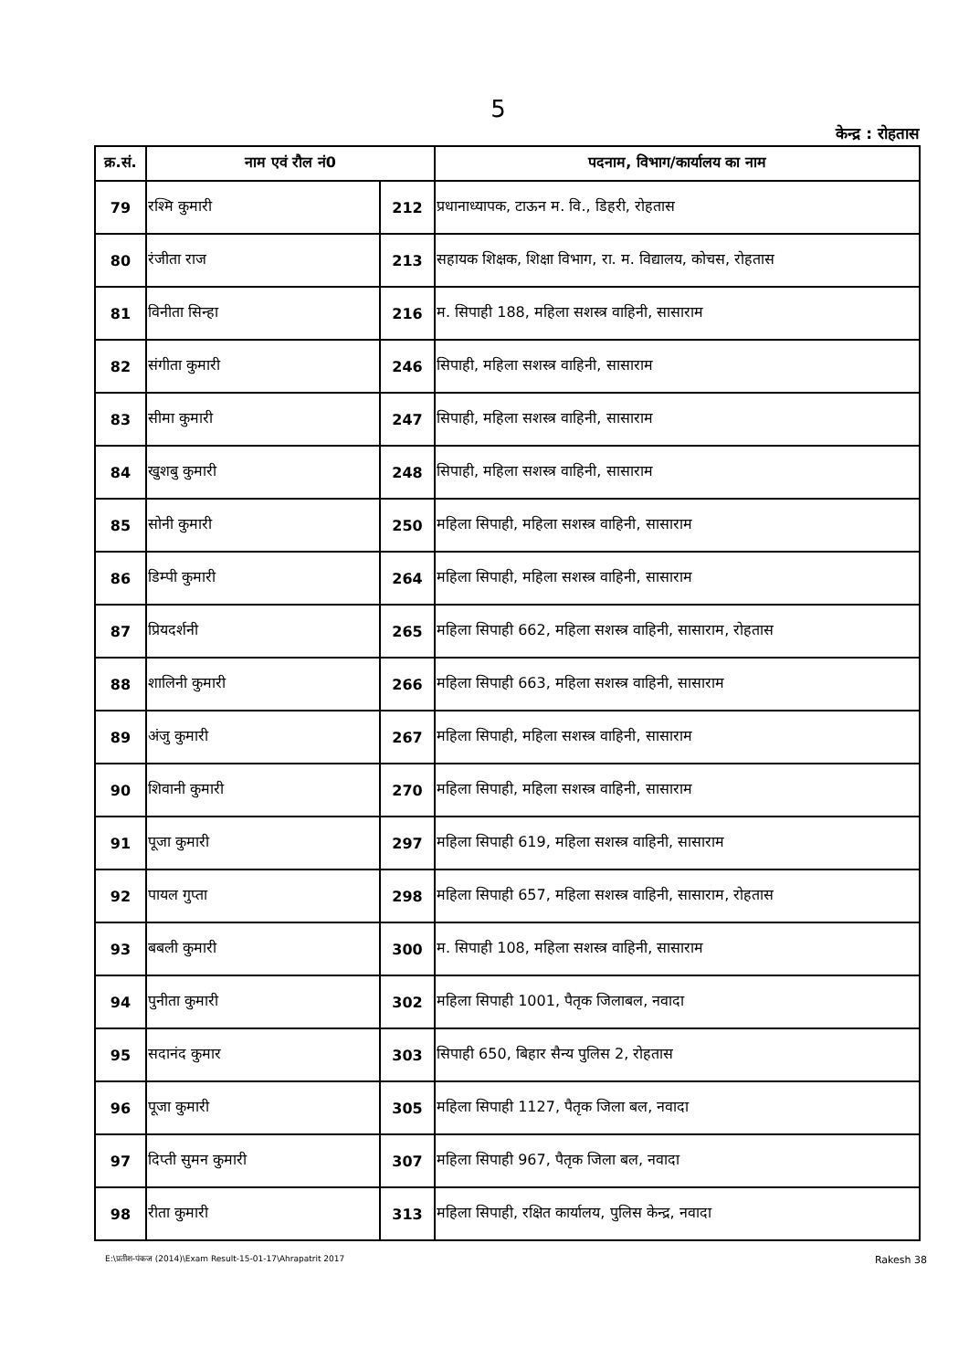5
केन्द्र : रोहतास
| क्र.सं. | नाम एवं रौल नं0 | | पदनाम, विभाग/कार्यालय का नाम |
| --- | --- | --- | --- |
| 79 | रश्मि कुमारी | 212 | प्रधानाध्यापक, टाऊन म. वि., डिहरी, रोहतास |
| 80 | रंजीता राज | 213 | सहायक शिक्षक, शिक्षा विभाग, रा. म. विद्यालय, कोचस, रोहतास |
| 81 | विनीता सिन्हा | 216 | म. सिपाही 188, महिला सशस्त्र वाहिनी, सासाराम |
| 82 | संगीता कुमारी | 246 | सिपाही, महिला सशस्त्र वाहिनी, सासाराम |
| 83 | सीमा कुमारी | 247 | सिपाही, महिला सशस्त्र वाहिनी, सासाराम |
| 84 | खुशबु कुमारी | 248 | सिपाही, महिला सशस्त्र वाहिनी, सासाराम |
| 85 | सोनी कुमारी | 250 | महिला सिपाही, महिला सशस्त्र वाहिनी, सासाराम |
| 86 | डिम्पी कुमारी | 264 | महिला सिपाही, महिला सशस्त्र वाहिनी, सासाराम |
| 87 | प्रियदर्शनी | 265 | महिला सिपाही 662, महिला सशस्त्र वाहिनी, सासाराम, रोहतास |
| 88 | शालिनी कुमारी | 266 | महिला सिपाही 663, महिला सशस्त्र वाहिनी, सासाराम |
| 89 | अंजु कुमारी | 267 | महिला सिपाही, महिला सशस्त्र वाहिनी, सासाराम |
| 90 | शिवानी कुमारी | 270 | महिला सिपाही, महिला सशस्त्र वाहिनी, सासाराम |
| 91 | पूजा कुमारी | 297 | महिला सिपाही 619, महिला सशस्त्र वाहिनी, सासाराम |
| 92 | पायल गुप्ता | 298 | महिला सिपाही 657, महिला सशस्त्र वाहिनी, सासाराम, रोहतास |
| 93 | बबली कुमारी | 300 | म. सिपाही 108, महिला सशस्त्र वाहिनी, सासाराम |
| 94 | पुनीता कुमारी | 302 | महिला सिपाही 1001, पैतृक जिलाबल, नवादा |
| 95 | सदानंद कुमार | 303 | सिपाही 650, बिहार सैन्य पुलिस 2, रोहतास |
| 96 | पूजा कुमारी | 305 | महिला सिपाही 1127, पैतृक जिला बल, नवादा |
| 97 | दिप्ती सुमन कुमारी | 307 | महिला सिपाही 967, पैतृक जिला बल, नवादा |
| 98 | रीता कुमारी | 313 | महिला सिपाही, रक्षित कार्यालय, पुलिस केन्द्र, नवादा |
E:\प्रतीश-पंकज (2014)\Exam Result-15-01-17\Ahrapatrit 2017 Rakesh 38